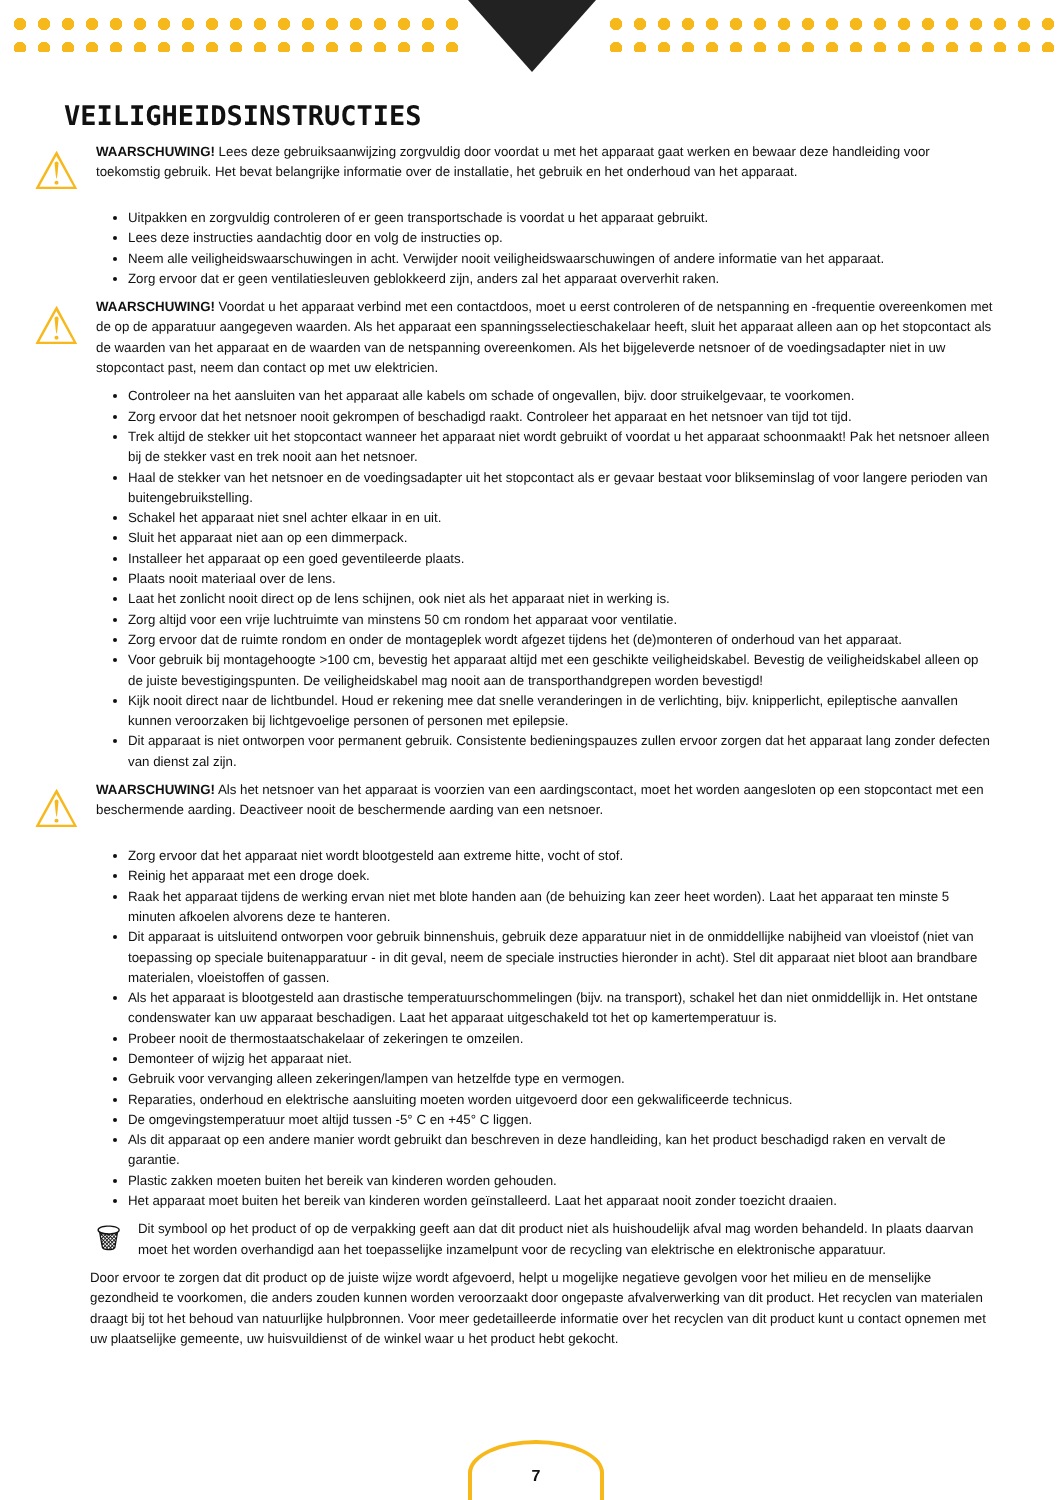VEILIGHEIDSINSTRUCTIES
⚠
WAARSCHUWING! Lees deze gebruiksaanwijzing zorgvuldig door voordat u met het apparaat gaat werken en bewaar deze handleiding voor toekomstig gebruik. Het bevat belangrijke informatie over de installatie, het gebruik en het onderhoud van het apparaat.
Uitpakken en zorgvuldig controleren of er geen transportschade is voordat u het apparaat gebruikt.
Lees deze instructies aandachtig door en volg de instructies op.
Neem alle veiligheidswaarschuwingen in acht. Verwijder nooit veiligheidswaarschuwingen of andere informatie van het apparaat.
Zorg ervoor dat er geen ventilatiesleuven geblokkeerd zijn, anders zal het apparaat oververhit raken.
⚠
WAARSCHUWING! Voordat u het apparaat verbind met een contactdoos, moet u eerst controleren of de netspanning en -frequentie overeenkomen met de op de apparatuur aangegeven waarden. Als het apparaat een spanningsselectieschakelaar heeft, sluit het apparaat alleen aan op het stopcontact als de waarden van het apparaat en de waarden van de netspanning overeenkomen. Als het bijgeleverde netsnoer of de voedingsadapter niet in uw stopcontact past, neem dan contact op met uw elektricien.
Controleer na het aansluiten van het apparaat alle kabels om schade of ongevallen, bijv. door struikelgevaar, te voorkomen.
Zorg ervoor dat het netsnoer nooit gekrompen of beschadigd raakt. Controleer het apparaat en het netsnoer van tijd tot tijd.
Trek altijd de stekker uit het stopcontact wanneer het apparaat niet wordt gebruikt of voordat u het apparaat schoonmaakt! Pak het netsnoer alleen bij de stekker vast en trek nooit aan het netsnoer.
Haal de stekker van het netsnoer en de voedingsadapter uit het stopcontact als er gevaar bestaat voor blikseminslag of voor langere perioden van buitengebruikstelling.
Schakel het apparaat niet snel achter elkaar in en uit.
Sluit het apparaat niet aan op een dimmerpack.
Installeer het apparaat op een goed geventileerde plaats.
Plaats nooit materiaal over de lens.
Laat het zonlicht nooit direct op de lens schijnen, ook niet als het apparaat niet in werking is.
Zorg altijd voor een vrije luchtruimte van minstens 50 cm rondom het apparaat voor ventilatie.
Zorg ervoor dat de ruimte rondom en onder de montageplek wordt afgezet tijdens het (de)monteren of onderhoud van het apparaat.
Voor gebruik bij montagehoogte >100 cm, bevestig het apparaat altijd met een geschikte veiligheidskabel. Bevestig de veiligheidskabel alleen op de juiste bevestigingspunten. De veiligheidskabel mag nooit aan de transporthandgrepen worden bevestigd!
Kijk nooit direct naar de lichtbundel. Houd er rekening mee dat snelle veranderingen in de verlichting, bijv. knipperlicht, epileptische aanvallen kunnen veroorzaken bij lichtgevoelige personen of personen met epilepsie.
Dit apparaat is niet ontworpen voor permanent gebruik. Consistente bedieningspauzes zullen ervoor zorgen dat het apparaat lang zonder defecten van dienst zal zijn.
⚠
WAARSCHUWING! Als het netsnoer van het apparaat is voorzien van een aardingscontact, moet het worden aangesloten op een stopcontact met een beschermende aarding. Deactiveer nooit de beschermende aarding van een netsnoer.
Zorg ervoor dat het apparaat niet wordt blootgesteld aan extreme hitte, vocht of stof.
Reinig het apparaat met een droge doek.
Raak het apparaat tijdens de werking ervan niet met blote handen aan (de behuizing kan zeer heet worden). Laat het apparaat ten minste 5 minuten afkoelen alvorens deze te hanteren.
Dit apparaat is uitsluitend ontworpen voor gebruik binnenshuis, gebruik deze apparatuur niet in de onmiddellijke nabijheid van vloeistof (niet van toepassing op speciale buitenapparatuur - in dit geval, neem de speciale instructies hieronder in acht). Stel dit apparaat niet bloot aan brandbare materialen, vloeistoffen of gassen.
Als het apparaat is blootgesteld aan drastische temperatuurschommelingen (bijv. na transport), schakel het dan niet onmiddellijk in. Het ontstane condenswater kan uw apparaat beschadigen. Laat het apparaat uitgeschakeld tot het op kamertemperatuur is.
Probeer nooit de thermostaatschakelaar of zekeringen te omzeilen.
Demonteer of wijzig het apparaat niet.
Gebruik voor vervanging alleen zekeringen/lampen van hetzelfde type en vermogen.
Reparaties, onderhoud en elektrische aansluiting moeten worden uitgevoerd door een gekwalificeerde technicus.
De omgevingstemperatuur moet altijd tussen -5° C en +45° C liggen.
Als dit apparaat op een andere manier wordt gebruikt dan beschreven in deze handleiding, kan het product beschadigd raken en vervalt de garantie.
Plastic zakken moeten buiten het bereik van kinderen worden gehouden.
Het apparaat moet buiten het bereik van kinderen worden geïnstalleerd. Laat het apparaat nooit zonder toezicht draaien.
🗑
Dit symbool op het product of op de verpakking geeft aan dat dit product niet als huishoudelijk afval mag worden behandeld. In plaats daarvan moet het worden overhandigd aan het toepasselijke inzamelpunt voor de recycling van elektrische en elektronische apparatuur.
Door ervoor te zorgen dat dit product op de juiste wijze wordt afgevoerd, helpt u mogelijke negatieve gevolgen voor het milieu en de menselijke gezondheid te voorkomen, die anders zouden kunnen worden veroorzaakt door ongepaste afvalverwerking van dit product. Het recyclen van materialen draagt bij tot het behoud van natuurlijke hulpbronnen. Voor meer gedetailleerde informatie over het recyclen van dit product kunt u contact opnemen met uw plaatselijke gemeente, uw huisvuildienst of de winkel waar u het product hebt gekocht.
7